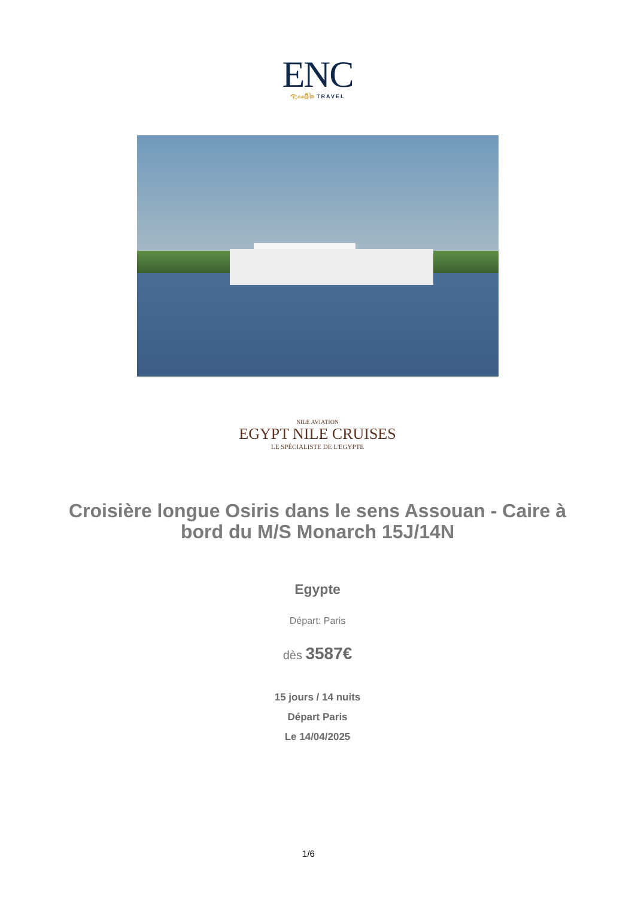ENC
𓂀𓃭𓆣𓇋𓊖 TRAVEL
NILE AVIATION
EGYPT NILE CRUISES
LE SPÉCIALISTE DE L'EGYPTE
Croisière longue Osiris dans le sens Assouan - Caire à bord du M/S Monarch 15J/14N
Egypte
Départ: Paris
dès 3587€
15 jours / 14 nuits
Départ Paris
Le 14/04/2025
1/6